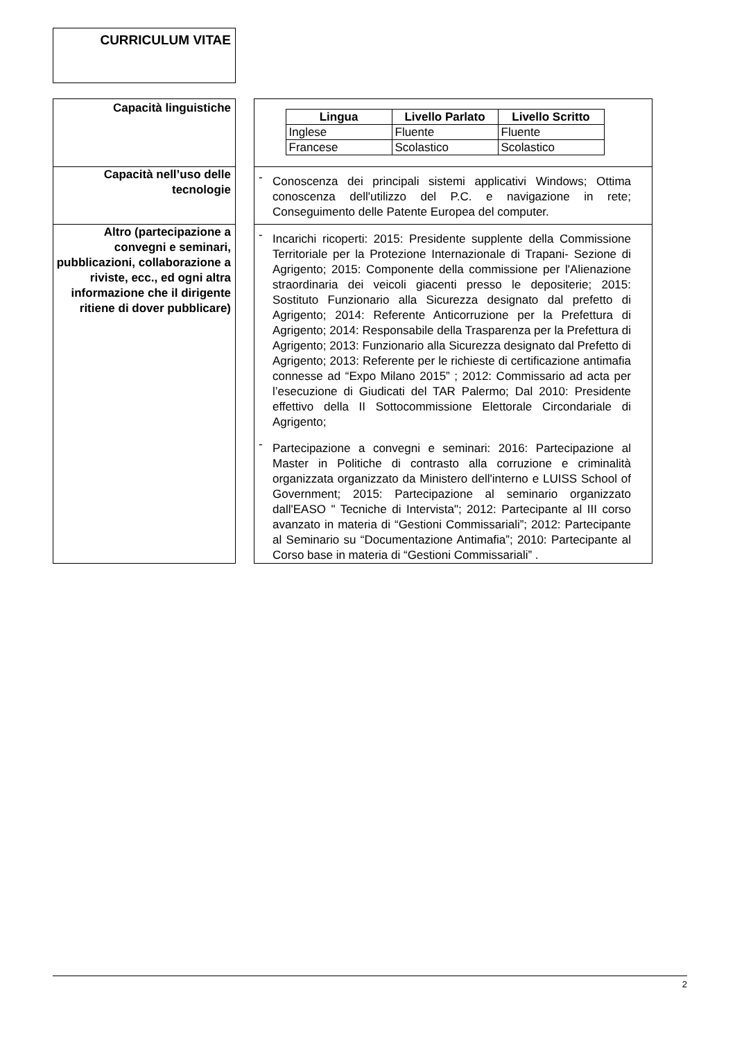CURRICULUM VITAE
| Capacità linguistiche | | / Lingua / Livello Parlato / Livello Scritto / / --- / --- / --- / / Inglese / Fluente / Fluente / / Francese / Scolastico / Scolastico / |
| Capacità nell’uso delle tecnologie | | - Conoscenza dei principali sistemi applicativi Windows; Ottima conoscenza dell'utilizzo del P.C. e navigazione in rete; Conseguimento delle Patente Europea del computer. |
| Altro (partecipazione a convegni e seminari, pubblicazioni, collaborazione a riviste, ecc., ed ogni altra informazione che il dirigente ritiene di dover pubblicare) | | - Incarichi ricoperti: 2015: Presidente supplente della Commissione Territoriale per la Protezione Internazionale di Trapani- Sezione di Agrigento; 2015: Componente della commissione per l'Alienazione straordinaria dei veicoli giacenti presso le depositerie; 2015: Sostituto Funzionario alla Sicurezza designato dal prefetto di Agrigento; 2014: Referente Anticorruzione per la Prefettura di Agrigento; 2014: Responsabile della Trasparenza per la Prefettura di Agrigento; 2013: Funzionario alla Sicurezza designato dal Prefetto di Agrigento; 2013: Referente per le richieste di certificazione antimafia connesse ad “Expo Milano 2015” ; 2012: Commissario ad acta per l’esecuzione di Giudicati del TAR Palermo; Dal 2010: Presidente effettivo della II Sottocommissione Elettorale Circondariale di Agrigento; - Partecipazione a convegni e seminari: 2016: Partecipazione al Master in Politiche di contrasto alla corruzione e criminalità organizzata organizzato da Ministero dell'interno e LUISS School of Government; 2015: Partecipazione al seminario organizzato dall'EASO " Tecniche di Intervista"; 2012: Partecipante al III corso avanzato in materia di “Gestioni Commissariali”; 2012: Partecipante al Seminario su “Documentazione Antimafia”; 2010: Partecipante al Corso base in materia di “Gestioni Commissariali” . |
2